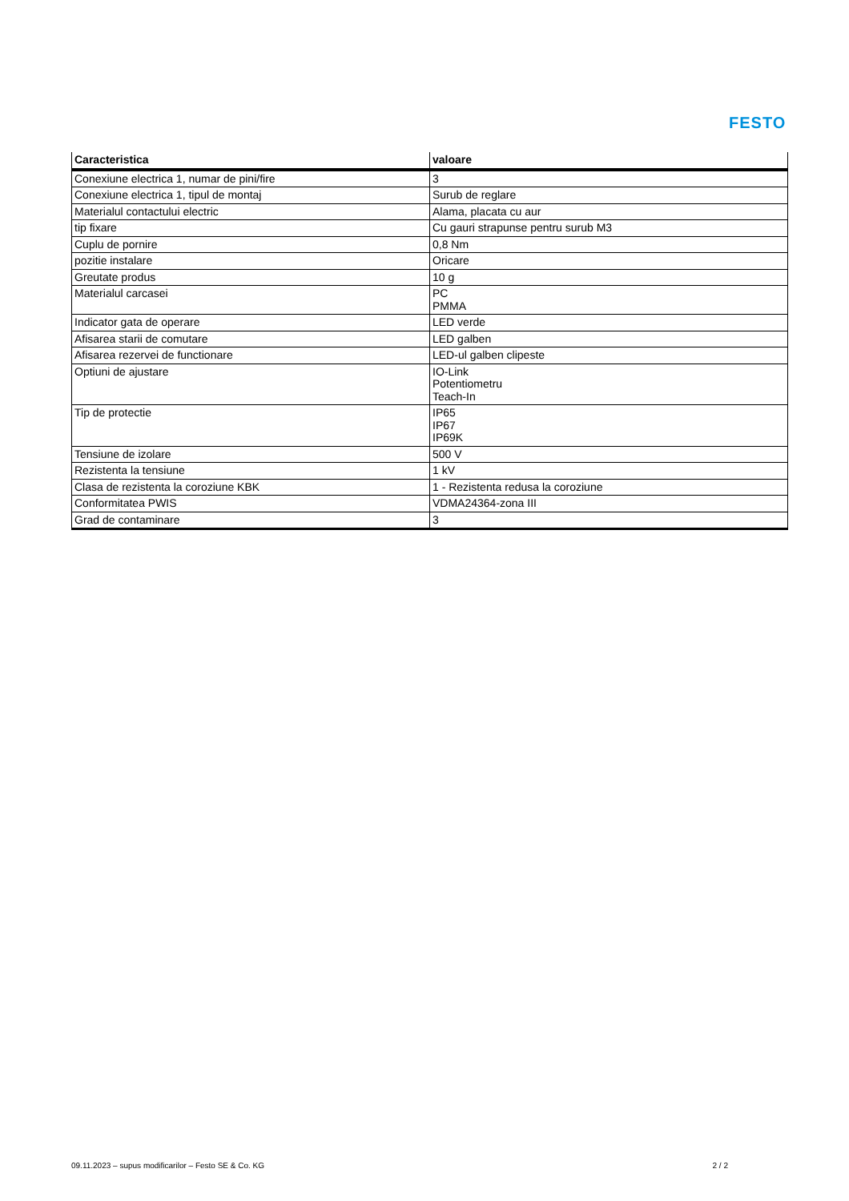FESTO
| Caracteristica | valoare |
| --- | --- |
| Conexiune electrica 1, numar de pini/fire | 3 |
| Conexiune electrica 1, tipul de montaj | Surub de reglare |
| Materialul contactului electric | Alama, placata cu aur |
| tip fixare | Cu gauri strapunse pentru surub M3 |
| Cuplu de pornire | 0,8 Nm |
| pozitie instalare | Oricare |
| Greutate produs | 10 g |
| Materialul carcasei | PC PMMA |
| Indicator gata de operare | LED verde |
| Afisarea starii de comutare | LED galben |
| Afisarea rezervei de functionare | LED-ul galben clipeste |
| Optiuni de ajustare | IO-Link Potentiometru Teach-In |
| Tip de protectie | IP65 IP67 IP69K |
| Tensiune de izolare | 500 V |
| Rezistenta la tensiune | 1 kV |
| Clasa de rezistenta la coroziune KBK | 1 - Rezistenta redusa la coroziune |
| Conformitatea PWIS | VDMA24364-zona III |
| Grad de contaminare | 3 |
09.11.2023 – supus modificarilor – Festo SE & Co. KG 2 / 2